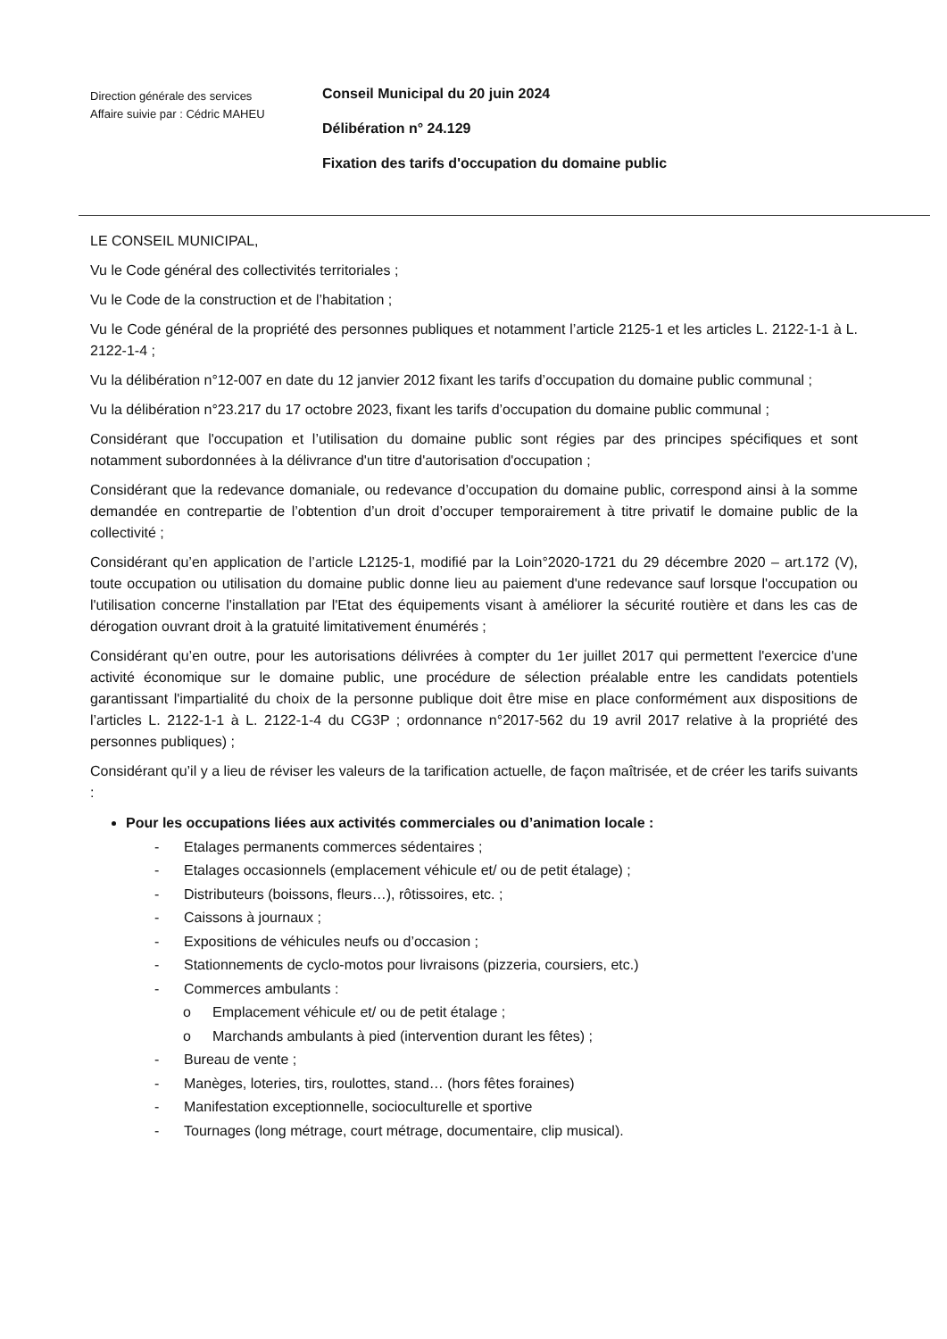Direction générale des services
Affaire suivie par : Cédric MAHEU
Conseil Municipal du 20 juin 2024
Délibération n° 24.129
Fixation des tarifs d'occupation du domaine public
LE CONSEIL MUNICIPAL,
Vu le Code général des collectivités territoriales ;
Vu le Code de la construction et de l’habitation ;
Vu le Code général de la propriété des personnes publiques et notamment l’article 2125-1 et les articles L. 2122-1-1 à L. 2122-1-4 ;
Vu la délibération n°12-007 en date du 12 janvier 2012 fixant les tarifs d’occupation du domaine public communal ;
Vu la délibération n°23.217 du 17 octobre 2023, fixant les tarifs d’occupation du domaine public communal ;
Considérant que l'occupation et l’utilisation du domaine public sont régies par des principes spécifiques et sont notamment subordonnées à la délivrance d'un titre d'autorisation d'occupation ;
Considérant que la redevance domaniale, ou redevance d’occupation du domaine public, correspond ainsi à la somme demandée en contrepartie de l’obtention d’un droit d’occuper temporairement à titre privatif le domaine public de la collectivité ;
Considérant qu’en application de l’article L2125-1, modifié par la Loin°2020-1721 du 29 décembre 2020 – art.172 (V), toute occupation ou utilisation du domaine public donne lieu au paiement d'une redevance sauf lorsque l'occupation ou l'utilisation concerne l'installation par l'Etat des équipements visant à améliorer la sécurité routière et dans les cas de dérogation ouvrant droit à la gratuité limitativement énumérés ;
Considérant qu’en outre, pour les autorisations délivrées à compter du 1er juillet 2017 qui permettent l'exercice d'une activité économique sur le domaine public, une procédure de sélection préalable entre les candidats potentiels garantissant l'impartialité du choix de la personne publique doit être mise en place conformément aux dispositions de l’articles L. 2122-1-1 à L. 2122-1-4 du CG3P ; ordonnance n°2017-562 du 19 avril 2017 relative à la propriété des personnes publiques) ;
Considérant qu’il y a lieu de réviser les valeurs de la tarification actuelle, de façon maîtrisée, et de créer les tarifs suivants :
Pour les occupations liées aux activités commerciales ou d’animation locale :
- Etalages permanents commerces sédentaires ;
- Etalages occasionnels (emplacement véhicule et/ ou de petit étalage) ;
- Distributeurs (boissons, fleurs…), rôtissoires, etc. ;
- Caissons à journaux ;
- Expositions de véhicules neufs ou d’occasion ;
- Stationnements de cyclo-motos pour livraisons (pizzeria, coursiers, etc.)
- Commerces ambulants :
o Emplacement véhicule et/ ou de petit étalage ;
o Marchands ambulants à pied (intervention durant les fêtes) ;
- Bureau de vente ;
- Manèges, loteries, tirs, roulottes, stand… (hors fêtes foraines)
- Manifestation exceptionnelle, socioculturelle et sportive
- Tournages (long métrage, court métrage, documentaire, clip musical).